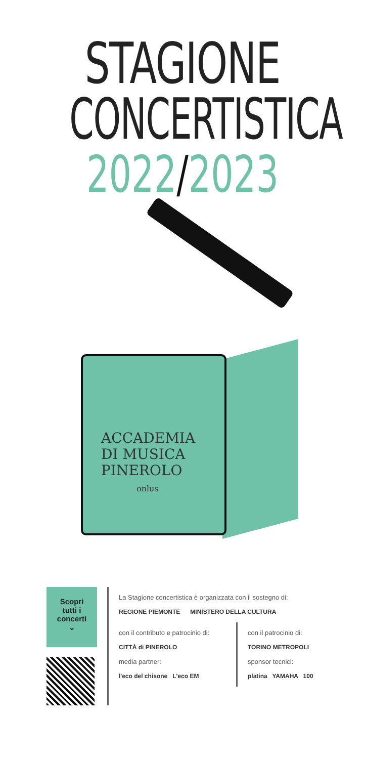STAGIONE
CONCERTISTICA
2022/2023
ACCADEMIA
DI MUSICA
PINEROLO
onlus
Scopri
tutti i
concerti
⌄
La Stagione concertistica è organizzata con il sostegno di:
REGIONE PIEMONTE MINISTERO DELLA CULTURA
con il contributo e patrocinio di:
CITTÀ di PINEROLO
media partner:
l'eco del chisone L'eco EM
con il patrocinio di:
TORINO METROPOLI
sponsor tecnici:
platina YAMAHA 100